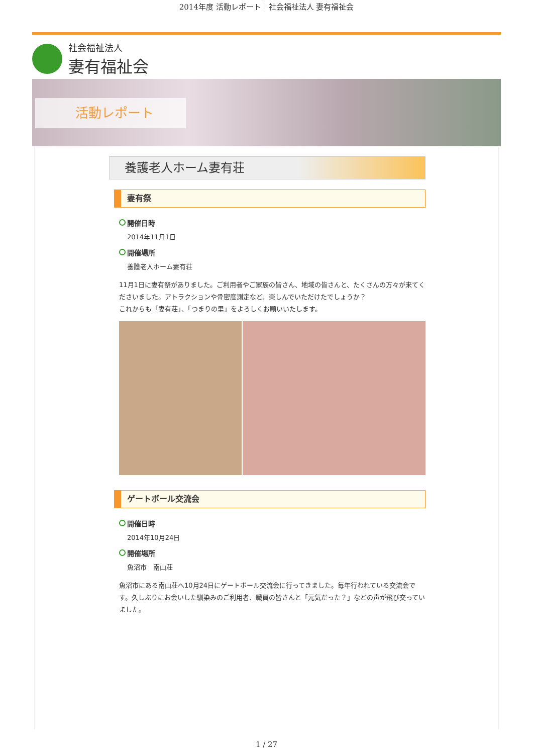2014年度 活動レポート｜社会福祉法人 妻有福祉会
社会福祉法人
妻有福祉会
活動レポート
養護老人ホーム妻有荘
妻有祭
開催日時
2014年11月1日
開催場所
養護老人ホーム妻有荘
11月1日に妻有祭がありました。ご利用者やご家族の皆さん、地域の皆さんと、たくさんの方々が来てくださいました。アトラクションや骨密度測定など、楽しんでいただけたでしょうか？
これからも「妻有荘」、「つまりの里」をよろしくお願いいたします。
ゲートボール交流会
開催日時
2014年10月24日
開催場所
魚沼市　南山荘
魚沼市にある南山荘へ10月24日にゲートボール交流会に行ってきました。毎年行われている交流会です。久しぶりにお会いした馴染みのご利用者、職員の皆さんと「元気だった？」などの声が飛び交っていました。
1 / 27